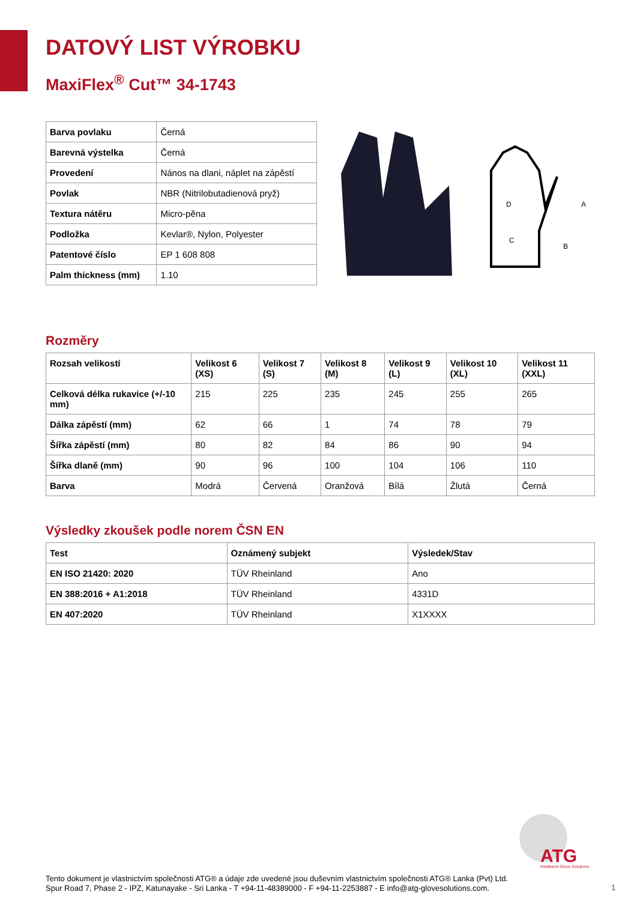DATOVÝ LIST VÝROBKU
MaxiFlex<sup>®</sup> Cut™ 34-1743
| Barva povlaku | Černá |
| Barevná výstelka | Černá |
| Provedení | Nános na dlani, náplet na zápěstí |
| Povlak | NBR (Nitrilobutadienová pryž) |
| Textura nátěru | Micro-pěna |
| Podložka | Kevlar®, Nylon, Polyester |
| Patentové číslo | EP 1 608 808 |
| Palm thickness (mm) | 1.10 |
A
B
C
D
Rozměry
| Rozsah velikostí | Velikost 6 (XS) | Velikost 7 (S) | Velikost 8 (M) | Velikost 9 (L) | Velikost 10 (XL) | Velikost 11 (XXL) |
| --- | --- | --- | --- | --- | --- | --- |
| Celková délka rukavice (+/-10 mm) | 215 | 225 | 235 | 245 | 255 | 265 |
| Dálka zápěstí (mm) | 62 | 66 | 1 | 74 | 78 | 79 |
| Šířka zápěstí (mm) | 80 | 82 | 84 | 86 | 90 | 94 |
| Šířka dlaně (mm) | 90 | 96 | 100 | 104 | 106 | 110 |
| Barva | Modrá | Červená | Oranžová | Bílá | Žlutá | Černá |
Výsledky zkoušek podle norem ČSN EN
| Test | Oznámený subjekt | Výsledek/Stav |
| --- | --- | --- |
| EN ISO 21420: 2020 | TÜV Rheinland | Ano |
| EN 388:2016 + A1:2018 | TÜV Rheinland | 4331D |
| EN 407:2020 | TÜV Rheinland | X1XXXX |
ATG
Intelligent Glove Solutions
Tento dokument je vlastnictvím společnosti ATG® a údaje zde uvedené jsou duševním vlastnictvím společnosti ATG® Lanka (Pvt) Ltd.
Spur Road 7, Phase 2 - IPZ, Katunayake - Sri Lanka - T +94-11-48389000 - F +94-11-2253887 - E info@atg-glovesolutions.com.
1